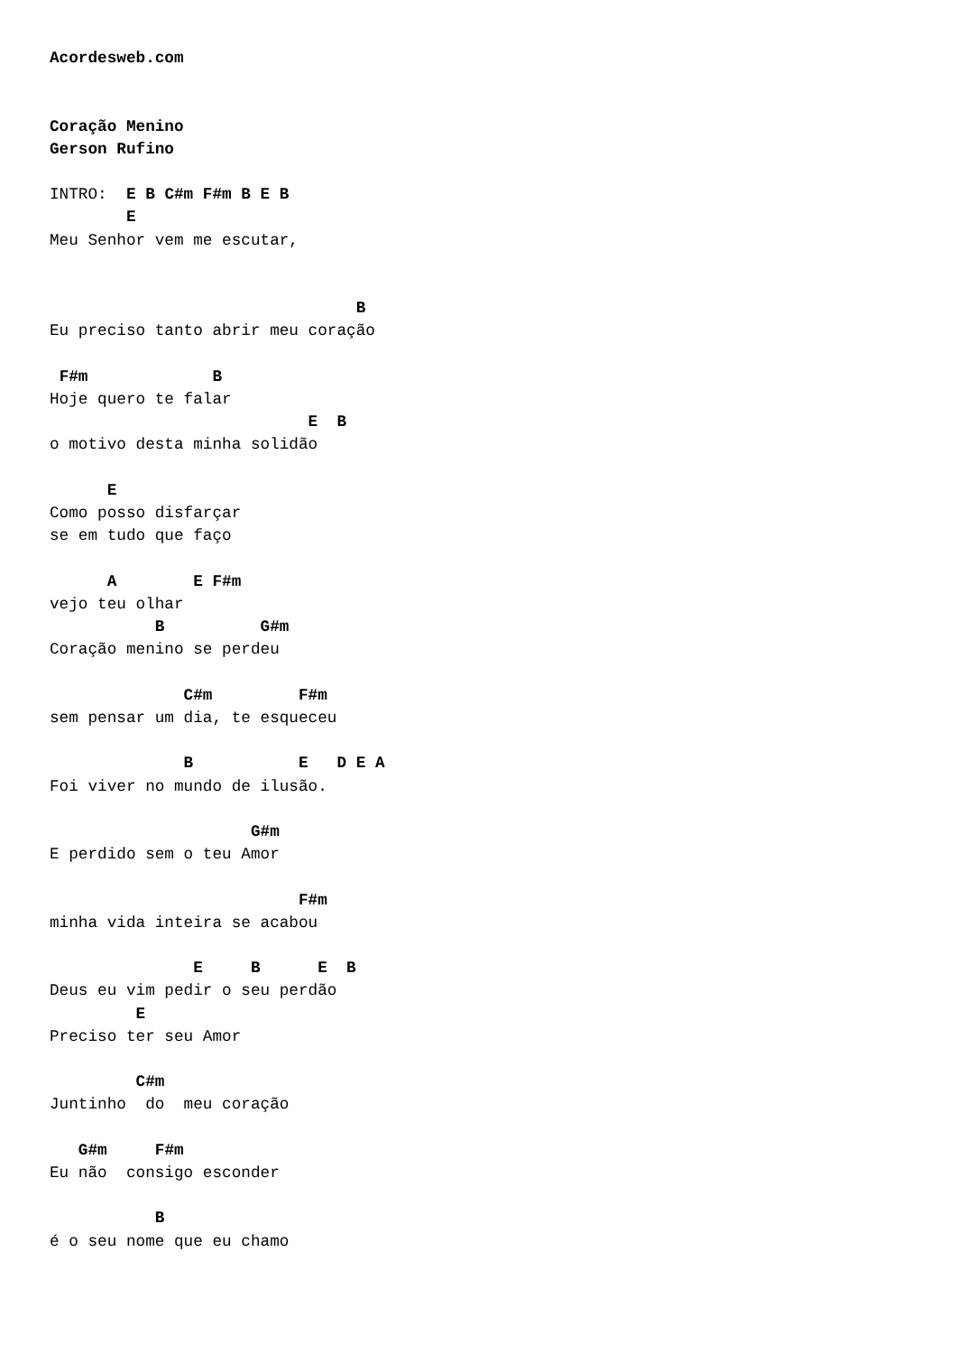Acordesweb.com


Coração Menino
Gerson Rufino

INTRO:  E B C#m F#m B E B
        E
Meu Senhor vem me escutar,


                                B
Eu preciso tanto abrir meu coração

 F#m             B
Hoje quero te falar
                           E  B
o motivo desta minha solidão

      E
Como posso disfarçar
se em tudo que faço

      A        E F#m
vejo teu olhar
           B          G#m
Coração menino se perdeu

              C#m         F#m
sem pensar um dia, te esqueceu

              B           E   D E A
Foi viver no mundo de ilusão.

                     G#m
E perdido sem o teu Amor

                          F#m
minha vida inteira se acabou

               E     B      E  B
Deus eu vim pedir o seu perdão
         E
Preciso ter seu Amor

         C#m
Juntinho  do  meu coração

   G#m     F#m
Eu não  consigo esconder

           B
é o seu nome que eu chamo